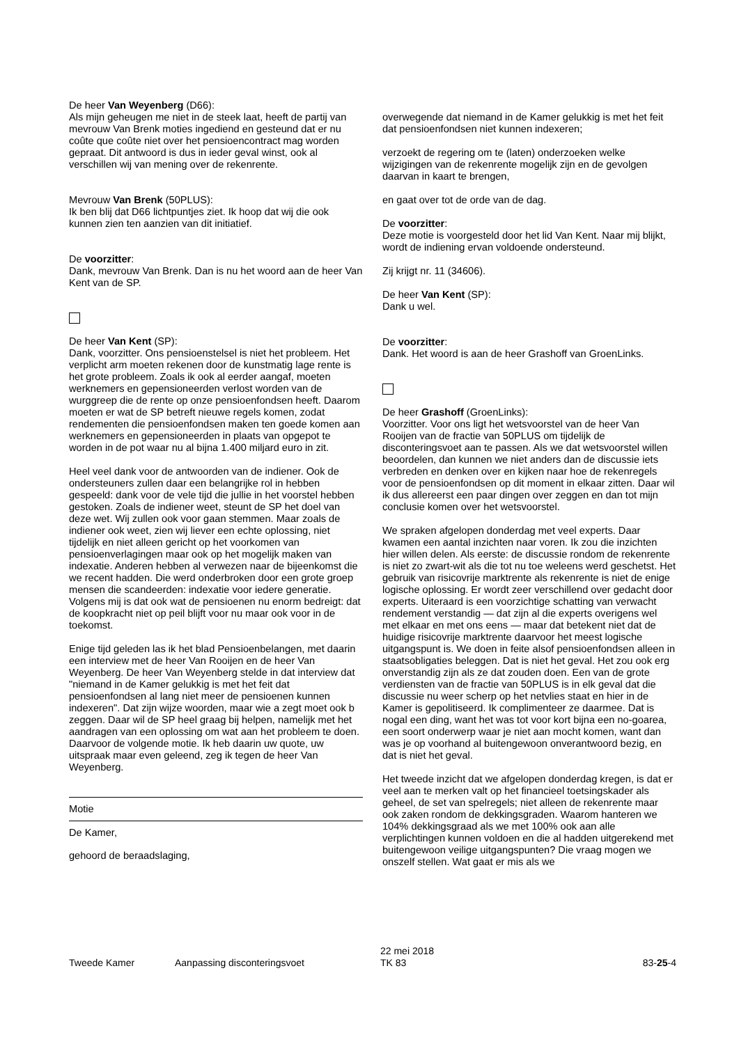De heer Van Weyenberg (D66):
Als mijn geheugen me niet in de steek laat, heeft de partij van mevrouw Van Brenk moties ingediend en gesteund dat er nu coûte que coûte niet over het pensioencontract mag worden gepraat. Dit antwoord is dus in ieder geval winst, ook al verschillen wij van mening over de rekenrente.
Mevrouw Van Brenk (50PLUS):
Ik ben blij dat D66 lichtpuntjes ziet. Ik hoop dat wij die ook kunnen zien ten aanzien van dit initiatief.
De voorzitter:
Dank, mevrouw Van Brenk. Dan is nu het woord aan de heer Van Kent van de SP.
De heer Van Kent (SP):
Dank, voorzitter. Ons pensioenstelsel is niet het probleem. Het verplicht arm moeten rekenen door de kunstmatig lage rente is het grote probleem. Zoals ik ook al eerder aangaf, moeten werknemers en gepensioneerden verlost worden van de wurggreep die de rente op onze pensioenfondsen heeft. Daarom moeten er wat de SP betreft nieuwe regels komen, zodat rendementen die pensioenfondsen maken ten goede komen aan werknemers en gepensioneerden in plaats van opgepot te worden in de pot waar nu al bijna 1.400 miljard euro in zit.
Heel veel dank voor de antwoorden van de indiener. Ook de ondersteuners zullen daar een belangrijke rol in hebben gespeeld: dank voor de vele tijd die jullie in het voorstel hebben gestoken. Zoals de indiener weet, steunt de SP het doel van deze wet. Wij zullen ook voor gaan stemmen. Maar zoals de indiener ook weet, zien wij liever een echte oplossing, niet tijdelijk en niet alleen gericht op het voorkomen van pensioenverlagingen maar ook op het mogelijk maken van indexatie. Anderen hebben al verwezen naar de bijeenkomst die we recent hadden. Die werd onderbroken door een grote groep mensen die scandeerden: indexatie voor iedere generatie. Volgens mij is dat ook wat de pensioenen nu enorm bedreigt: dat de koopkracht niet op peil blijft voor nu maar ook voor in de toekomst.
Enige tijd geleden las ik het blad Pensioenbelangen, met daarin een interview met de heer Van Rooijen en de heer Van Weyenberg. De heer Van Weyenberg stelde in dat interview dat "niemand in de Kamer gelukkig is met het feit dat pensioenfondsen al lang niet meer de pensioenen kunnen indexeren". Dat zijn wijze woorden, maar wie a zegt moet ook b zeggen. Daar wil de SP heel graag bij helpen, namelijk met het aandragen van een oplossing om wat aan het probleem te doen. Daarvoor de volgende motie. Ik heb daarin uw quote, uw uitspraak maar even geleend, zeg ik tegen de heer Van Weyenberg.
Motie
De Kamer,
gehoord de beraadslaging,
overwegende dat niemand in de Kamer gelukkig is met het feit dat pensioenfondsen niet kunnen indexeren;
verzoekt de regering om te (laten) onderzoeken welke wijzigingen van de rekenrente mogelijk zijn en de gevolgen daarvan in kaart te brengen,
en gaat over tot de orde van de dag.
De voorzitter:
Deze motie is voorgesteld door het lid Van Kent. Naar mij blijkt, wordt de indiening ervan voldoende ondersteund.
Zij krijgt nr. 11 (34606).
De heer Van Kent (SP):
Dank u wel.
De voorzitter:
Dank. Het woord is aan de heer Grashoff van GroenLinks.
De heer Grashoff (GroenLinks):
Voorzitter. Voor ons ligt het wetsvoorstel van de heer Van Rooijen van de fractie van 50PLUS om tijdelijk de disconteringsvoet aan te passen. Als we dat wetsvoorstel willen beoordelen, dan kunnen we niet anders dan de discussie iets verbreden en denken over en kijken naar hoe de rekenregels voor de pensioenfondsen op dit moment in elkaar zitten. Daar wil ik dus allereerst een paar dingen over zeggen en dan tot mijn conclusie komen over het wetsvoorstel.
We spraken afgelopen donderdag met veel experts. Daar kwamen een aantal inzichten naar voren. Ik zou die inzichten hier willen delen. Als eerste: de discussie rondom de rekenrente is niet zo zwart-wit als die tot nu toe weleens werd geschetst. Het gebruik van risicovrije marktrente als rekenrente is niet de enige logische oplossing. Er wordt zeer verschillend over gedacht door experts. Uiteraard is een voorzichtige schatting van verwacht rendement verstandig — dat zijn al die experts overigens wel met elkaar en met ons eens — maar dat betekent niet dat de huidige risicovrije marktrente daarvoor het meest logische uitgangspunt is. We doen in feite alsof pensioenfondsen alleen in staatsobligaties beleggen. Dat is niet het geval. Het zou ook erg onverstandig zijn als ze dat zouden doen. Een van de grote verdiensten van de fractie van 50PLUS is in elk geval dat die discussie nu weer scherp op het netvlies staat en hier in de Kamer is gepolitiseerd. Ik complimenteer ze daarmee. Dat is nogal een ding, want het was tot voor kort bijna een no-goarea, een soort onderwerp waar je niet aan mocht komen, want dan was je op voorhand al buitengewoon onverantwoord bezig, en dat is niet het geval.
Het tweede inzicht dat we afgelopen donderdag kregen, is dat er veel aan te merken valt op het financieel toetsingskader als geheel, de set van spelregels; niet alleen de rekenrente maar ook zaken rondom de dekkingsgraden. Waarom hanteren we 104% dekkingsgraad als we met 100% ook aan alle verplichtingen kunnen voldoen en die al hadden uitgerekend met buitengewoon veilige uitgangspunten? Die vraag mogen we onszelf stellen. Wat gaat er mis als we
Tweede Kamer Aanpassing disconteringsvoet
22 mei 2018
TK 83
83-25-4